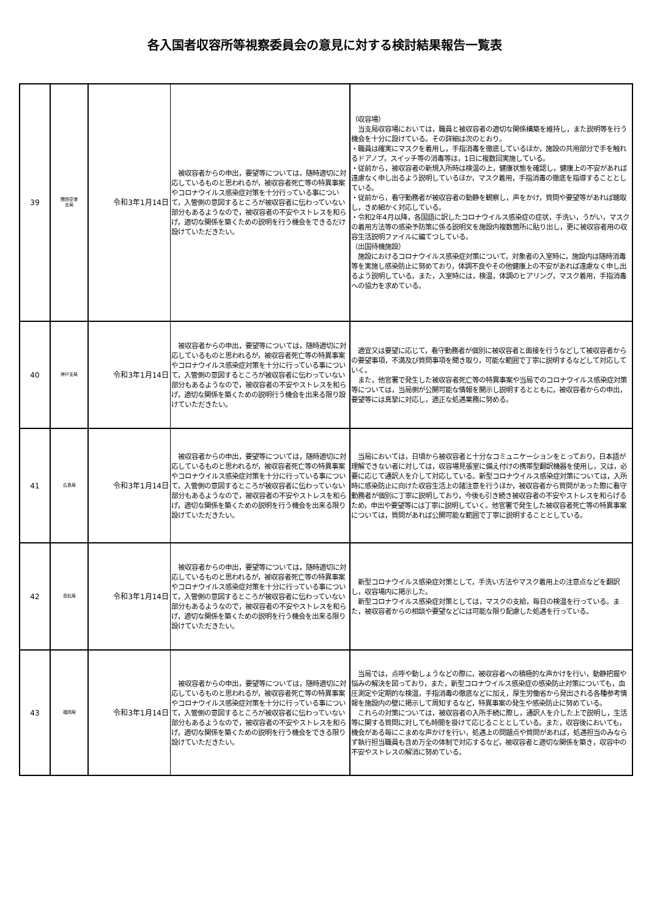各入国者収容所等視察委員会の意見に対する検討結果報告一覧表
| 39 | 関西空港 支局 | 令和3年1月14日 | 被収容者からの申出，要望等については，随時適切に対応しているものと思われるが，被収容者死亡等の特異事案やコロナウイルス感染症対策を十分行っている事について，入管側の意図するところが被収容者に伝わっていない部分もあるようなので，被収容者の不安やストレスを和らげ，適切な関係を築くための説明を行う機会をできるだけ設けていただきたい。 | （収容場） 当支局収容場においては，職員と被収容者の適切な関係構築を維持し，また説明等を行う機会を十分に設けている。その詳細は次のとおり。 ・職員は確実にマスクを着用し，手指消毒を徹底しているほか，施設の共用部分で手を触れるドアノブ，スイッチ等の消毒等は，1日に複数回実施している。 ・従前から，被収容者の新規入所時は検温の上，健康状態を確認し，健康上の不安があれば遠慮なく申し出るよう説明しているほか，マスク着用，手指消毒の徹底を指導することとしている。 ・従前から，看守勤務者が被収容者の動静を観察し，声をかけ，質問や要望等があれば聴取し，きめ細かく対応している。 ・令和2年4月以降，各国語に訳したコロナウイルス感染症の症状，手洗い，うがい，マスクの着用方法等の感染予防策に係る説明文を施設内複数箇所に貼り出し，更に被収容者用の収容生活説明ファイルに編てつしている。 （出国待機施設） 施設におけるコロナウイルス感染症対策について，対象者の入室時に，施設内は随時消毒等を実施し感染防止に努めており，体調不良やその他健康上の不安があれば遠慮なく申し出るよう説明している。また，入室時には，検温，体調のヒアリング，マスク着用，手指消毒への協力を求めている。 |
| 40 | 神戸支局 | 令和3年1月14日 | 被収容者からの申出，要望等については，随時適切に対応しているものと思われるが，被収容者死亡等の特異事案やコロナウイルス感染症対策を十分に行っている事について，入管側の意図するところが被収容者に伝わっていない部分もあるようなので，被収容者の不安やストレスを和らげ，適切な関係を築くための説明行う機会を出来る限り設けていただきたい。 | 適宜又は要望に応じて，看守勤務者が個別に被収容者と面接を行うなどして被収容者からの要望事項，不満及び質問事項を聞き取り，可能な範囲で丁寧に説明するなどして対応していく。 また，他官署で発生した被収容者死亡等の特異事案や当局でのコロナウイルス感染症対策等については，当局側が公開可能な情報を開示し説明するとともに，被収容者からの申出，要望等には真摯に対応し，適正な処遇業務に努める。 |
| 41 | 広島局 | 令和3年1月14日 | 被収容者からの申出，要望等については，随時適切に対応しているものと思われるが，被収容者死亡等の特異事案やコロナウイルス感染症対策を十分に行っている事について，入管側の意図するところが被収容者に伝わっていない部分もあるようなので，被収容者の不安やストレスを和らげ，適切な関係を築くための説明を行う機会を出来る限り設けていただきたい。 | 当局においては，日頃から被収容者と十分なコミュニケーションをとっており，日本語が理解できない者に対しては，収容場見張室に備え付けの携帯型翻訳機器を使用し，又は，必要に応じて通訳人を介して対応している。新型コロナウイルス感染症対策については，入所時に感染防止に向けた収容生活上の諸注意を行うほか，被収容者から質問があった際に看守勤務者が個別に丁寧に説明しており，今後も引き続き被収容者の不安やストレスを和らげるため，申出や要望等には丁寧に説明していく。他官署で発生した被収容者死亡等の特異事案については，質問があれば公開可能な範囲で丁寧に説明することとしている。 |
| 42 | 高松局 | 令和3年1月14日 | 被収容者からの申出，要望等については，随時適切に対応しているものと思われるが，被収容者死亡等の特異事案やコロナウイルス感染症対策を十分に行っている事について，入管側の意図するところが被収容者に伝わっていない部分もあるようなので，被収容者の不安やストレスを和らげ，適切な関係を築くための説明を行う機会を出来る限り設けていただきたい。 | 新型コロナウイルス感染症対策として，手洗い方法やマスク着用上の注意点などを翻訳し，収容場内に掲示した。 新型コロナウイルス感染症対策としては，マスクの支給，毎日の検温を行っている。また，被収容者からの相談や要望などには可能な限り配慮した処遇を行っている。 |
| 43 | 福岡局 | 令和3年1月14日 | 被収容者からの申出，要望等については，随時適切に対応しているものと思われるが，被収容者死亡等の特異事案やコロナウイルス感染症対策を十分に行っている事について，入管側の意図するところが被収容者に伝わっていない部分もあるようなので，被収容者の不安やストレスを和らげ，適切な関係を築くための説明を行う機会をできる限り設けていただきたい。 | 当局では，点呼や動しょうなどの際に，被収容者への積極的な声かけを行い，動静把握や悩みの解決を図っており，また，新型コロナウイルス感染症の感染防止対策についても，血圧測定や定期的な検温，手指消毒の徹底などに加え，厚生労働省から発出される各種参考情報を施設内の壁に掲示して周知するなど，特異事案の発生や感染防止に努めている。 これらの対策については，被収容者の入所手続に際し，通訳人を介した上で説明し，生活等に関する質問に対しても時間を掛けて応じることとしている。また，収容後においても，機会がある毎にこまめな声かけを行い，処遇上の問題点や質問があれば，処遇担当のみならず執行担当職員も含め万全の体制で対応するなど，被収容者と適切な関係を築き，収容中の不安やストレスの解消に努めている。 |